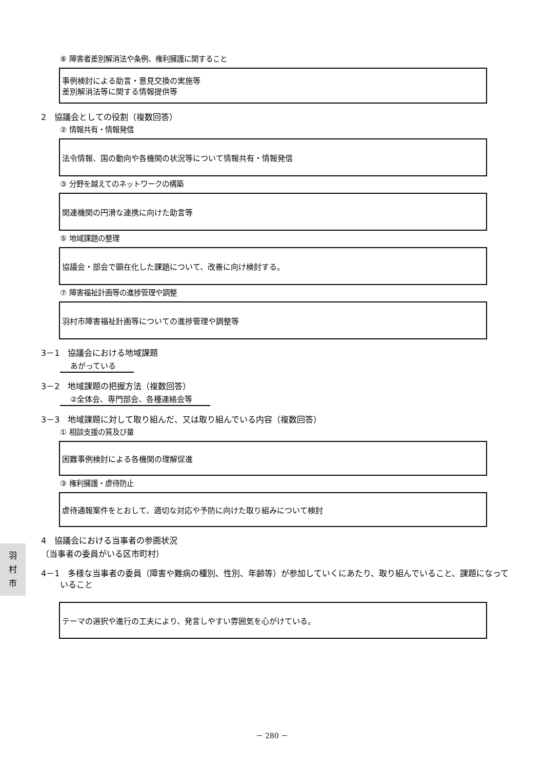⑧ 障害者差別解消法や条例、権利擁護に関すること
事例検討による助言・意見交換の実施等
差別解消法等に関する情報提供等
2　協議会としての役割（複数回答）
② 情報共有・情報発信
法令情報、国の動向や各機関の状況等について情報共有・情報発信
③ 分野を越えてのネットワークの構築
関連機関の円滑な連携に向けた助言等
⑤ 地域課題の整理
協議会・部会で顕在化した課題について、改善に向け検討する。
⑦ 障害福祉計画等の進捗管理や調整
羽村市障害福祉計画等についての進捗管理や調整等
3－1　協議会における地域課題
あがっている　
3－2　地域課題の把握方法（複数回答）
②全体会、専門部会、各種連絡会等　
3－3　地域課題に対して取り組んだ、又は取り組んでいる内容（複数回答）
① 相談支援の質及び量
困難事例検討による各機関の理解促進
③ 権利擁護・虐待防止
虐待通報案件をとおして、適切な対応や予防に向けた取り組みについて検討
4　協議会における当事者の参画状況
（当事者の委員がいる区市町村）
4－1　多様な当事者の委員（障害や難病の種別、性別、年齢等）が参加していくにあたり、取り組んでいること、課題になっていること
テーマの選択や進行の工夫により、発言しやすい雰囲気を心がけている。
羽
村
市
－ 280 －